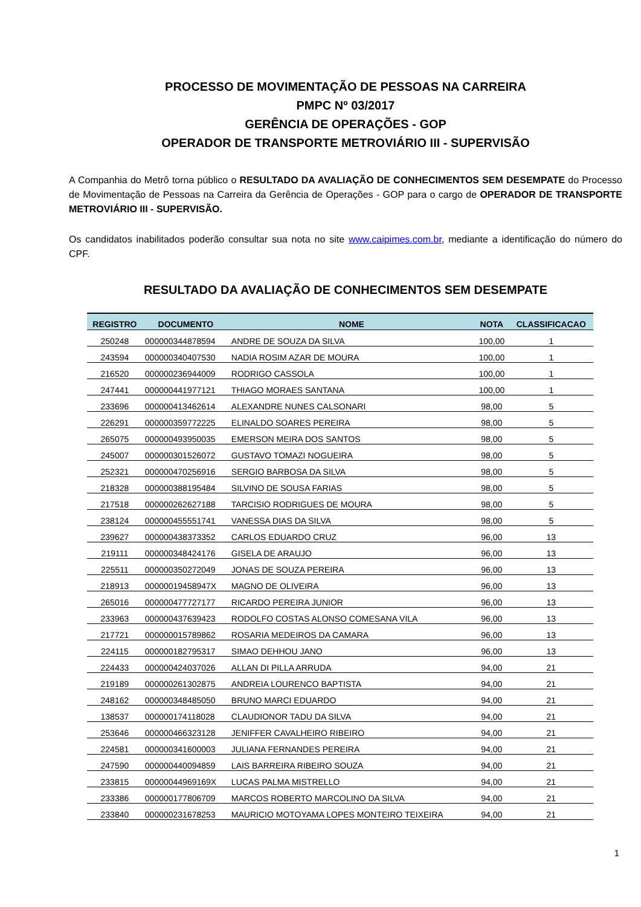PROCESSO DE MOVIMENTAÇÃO DE PESSOAS NA CARREIRA
PMPC Nº 03/2017
GERÊNCIA DE OPERAÇÕES - GOP
OPERADOR DE TRANSPORTE METROVIÁRIO III - SUPERVISÃO
A Companhia do Metrô torna público o RESULTADO DA AVALIAÇÃO DE CONHECIMENTOS SEM DESEMPATE do Processo de Movimentação de Pessoas na Carreira da Gerência de Operações - GOP para o cargo de OPERADOR DE TRANSPORTE METROVIÁRIO III - SUPERVISÃO.
Os candidatos inabilitados poderão consultar sua nota no site www.caipimes.com.br, mediante a identificação do número do CPF.
RESULTADO DA AVALIAÇÃO DE CONHECIMENTOS SEM DESEMPATE
| REGISTRO | DOCUMENTO | NOME | NOTA | CLASSIFICACAO |
| --- | --- | --- | --- | --- |
| 250248 | 000000344878594 | ANDRE DE SOUZA DA SILVA | 100,00 | 1 |
| 243594 | 000000340407530 | NADIA ROSIM AZAR DE MOURA | 100,00 | 1 |
| 216520 | 000000236944009 | RODRIGO CASSOLA | 100,00 | 1 |
| 247441 | 000000441977121 | THIAGO MORAES SANTANA | 100,00 | 1 |
| 233696 | 000000413462614 | ALEXANDRE NUNES CALSONARI | 98,00 | 5 |
| 226291 | 000000359772225 | ELINALDO SOARES PEREIRA | 98,00 | 5 |
| 265075 | 000000493950035 | EMERSON MEIRA DOS SANTOS | 98,00 | 5 |
| 245007 | 000000301526072 | GUSTAVO TOMAZI NOGUEIRA | 98,00 | 5 |
| 252321 | 000000470256916 | SERGIO BARBOSA DA SILVA | 98,00 | 5 |
| 218328 | 000000388195484 | SILVINO DE SOUSA FARIAS | 98,00 | 5 |
| 217518 | 000000262627188 | TARCISIO RODRIGUES DE MOURA | 98,00 | 5 |
| 238124 | 000000455551741 | VANESSA DIAS DA SILVA | 98,00 | 5 |
| 239627 | 000000438373352 | CARLOS EDUARDO CRUZ | 96,00 | 13 |
| 219111 | 000000348424176 | GISELA DE ARAUJO | 96,00 | 13 |
| 225511 | 000000350272049 | JONAS DE SOUZA PEREIRA | 96,00 | 13 |
| 218913 | 00000019458947X | MAGNO DE OLIVEIRA | 96,00 | 13 |
| 265016 | 000000477727177 | RICARDO PEREIRA JUNIOR | 96,00 | 13 |
| 233963 | 000000437639423 | RODOLFO COSTAS ALONSO COMESANA VILA | 96,00 | 13 |
| 217721 | 000000015789862 | ROSARIA MEDEIROS DA CAMARA | 96,00 | 13 |
| 224115 | 000000182795317 | SIMAO DEHHOU JANO | 96,00 | 13 |
| 224433 | 000000424037026 | ALLAN DI PILLA ARRUDA | 94,00 | 21 |
| 219189 | 000000261302875 | ANDREIA LOURENCO BAPTISTA | 94,00 | 21 |
| 248162 | 000000348485050 | BRUNO MARCI EDUARDO | 94,00 | 21 |
| 138537 | 000000174118028 | CLAUDIONOR TADU DA SILVA | 94,00 | 21 |
| 253646 | 000000466323128 | JENIFFER CAVALHEIRO RIBEIRO | 94,00 | 21 |
| 224581 | 000000341600003 | JULIANA FERNANDES PEREIRA | 94,00 | 21 |
| 247590 | 000000440094859 | LAIS BARREIRA RIBEIRO SOUZA | 94,00 | 21 |
| 233815 | 00000044969169X | LUCAS PALMA MISTRELLO | 94,00 | 21 |
| 233386 | 000000177806709 | MARCOS ROBERTO MARCOLINO DA SILVA | 94,00 | 21 |
| 233840 | 000000231678253 | MAURICIO MOTOYAMA LOPES MONTEIRO TEIXEIRA | 94,00 | 21 |
1